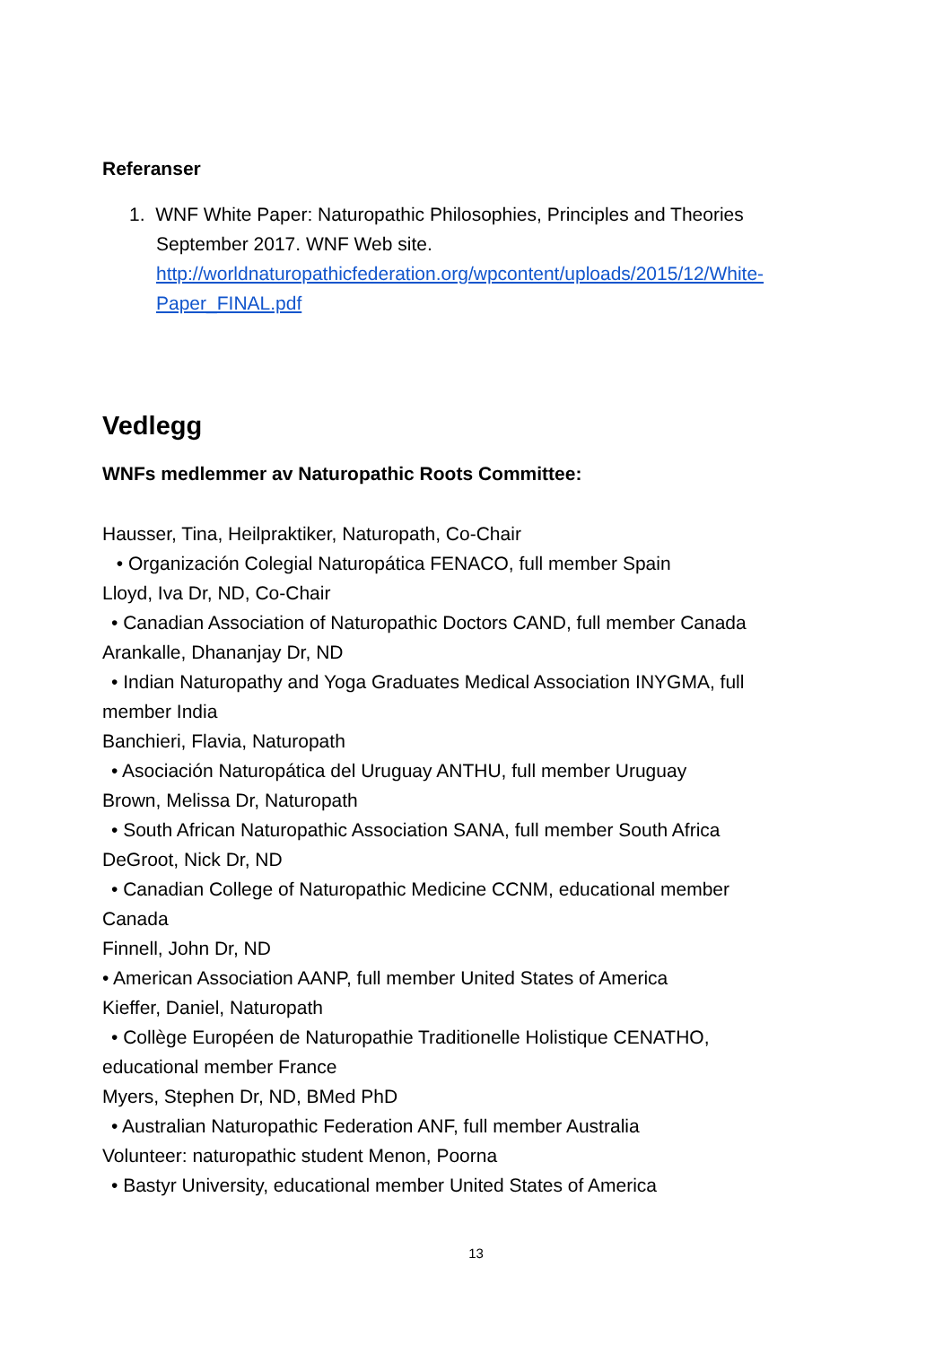Referanser
1. WNF White Paper: Naturopathic Philosophies, Principles and Theories
September 2017. WNF Web site.
http://worldnaturopathicfederation.org/wpcontent/uploads/2015/12/White-Paper_FINAL.pdf
Vedlegg
WNFs medlemmer av Naturopathic Roots Committee:
Hausser, Tina, Heilpraktiker, Naturopath, Co-Chair
• Organización Colegial Naturopática FENACO, full member Spain
Lloyd, Iva Dr, ND, Co-Chair
• Canadian Association of Naturopathic Doctors CAND, full member Canada
Arankalle, Dhananjay Dr, ND
• Indian Naturopathy and Yoga Graduates Medical Association INYGMA, full
member India
Banchieri, Flavia, Naturopath
• Asociación Naturopática del Uruguay ANTHU, full member Uruguay
Brown, Melissa Dr, Naturopath
• South African Naturopathic Association SANA, full member South Africa
DeGroot, Nick Dr, ND
• Canadian College of Naturopathic Medicine CCNM, educational member
Canada
Finnell, John Dr, ND
• American Association AANP, full member United States of America
Kieffer, Daniel, Naturopath
• Collège Européen de Naturopathie Traditionelle Holistique CENATHO,
educational member France
Myers, Stephen Dr, ND, BMed PhD
• Australian Naturopathic Federation ANF, full member Australia
Volunteer: naturopathic student Menon, Poorna
• Bastyr University, educational member United States of America
13